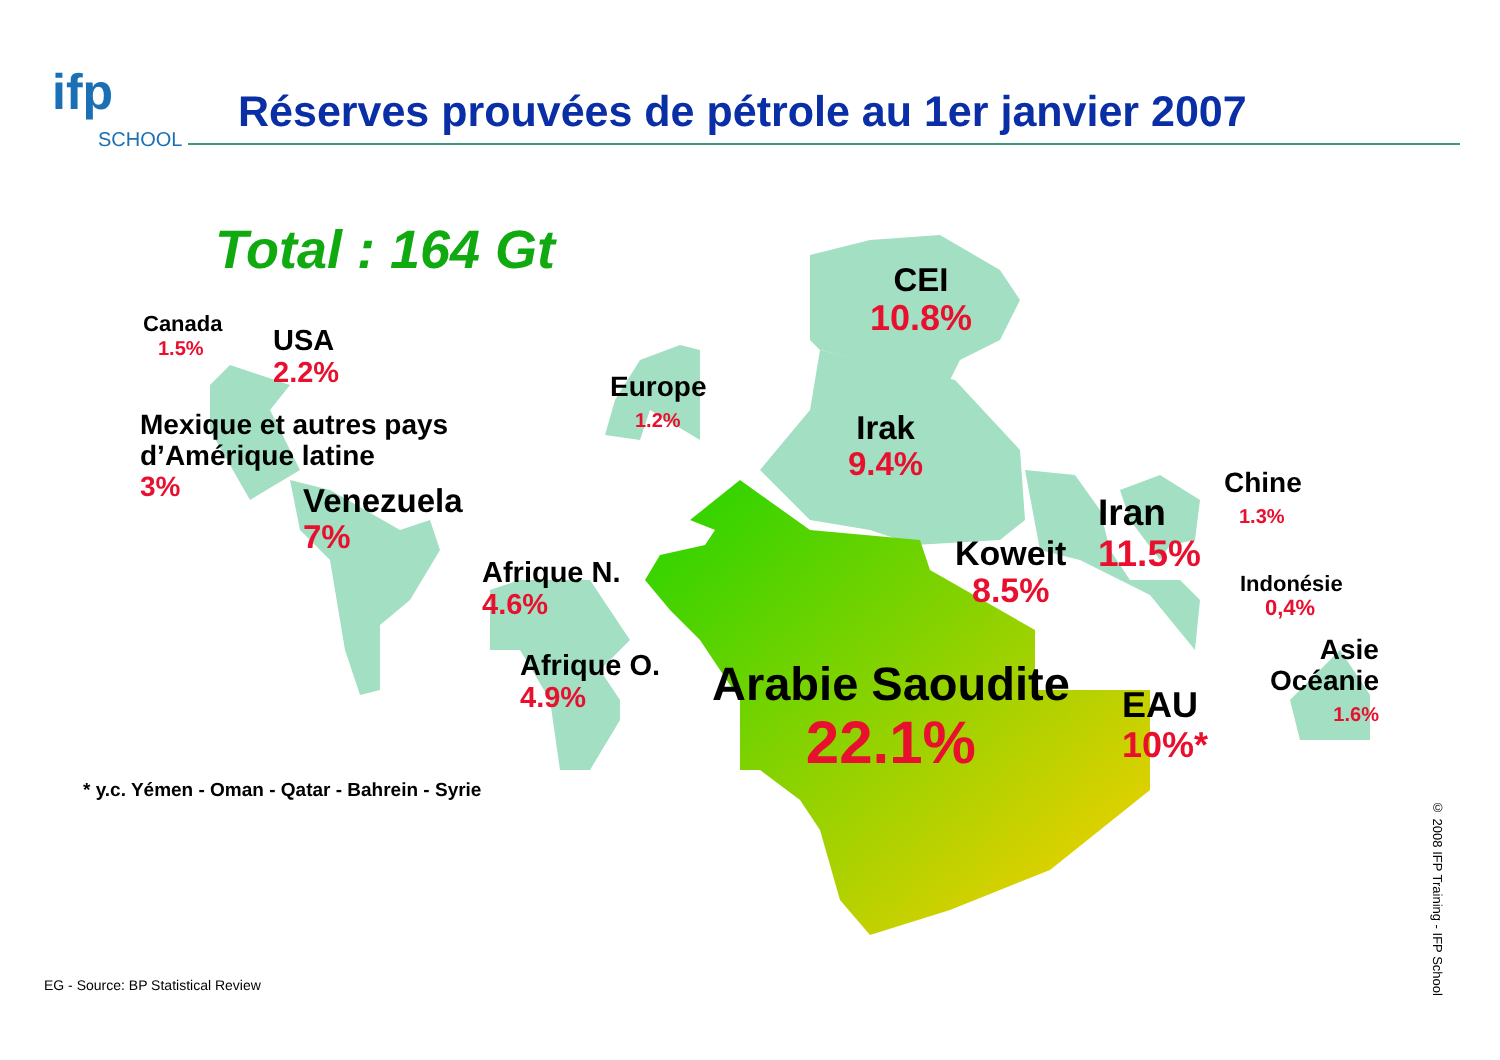Réserves prouvées de pétrole au 1er janvier 2007
ifp
SCHOOL
Total : 164 Gt
Canada
1.5%
USA
2.2%
Mexique et autres pays
d’Amérique latine
3%
Venezuela
7%
Europe
1.2%
Afrique N.
4.6%
Afrique O.
4.9%
CEI
10.8%
Irak
9.4%
Koweit
8.5%
Iran
11.5%
Chine
1.3%
Indonésie
0,4%
Asie
Océanie
1.6%
Arabie Saoudite
22.1%
EAU
10%*
* y.c. Yémen - Oman - Qatar - Bahrein - Syrie
EG - Source: BP Statistical Review
© 2008 IFP Training - IFP School